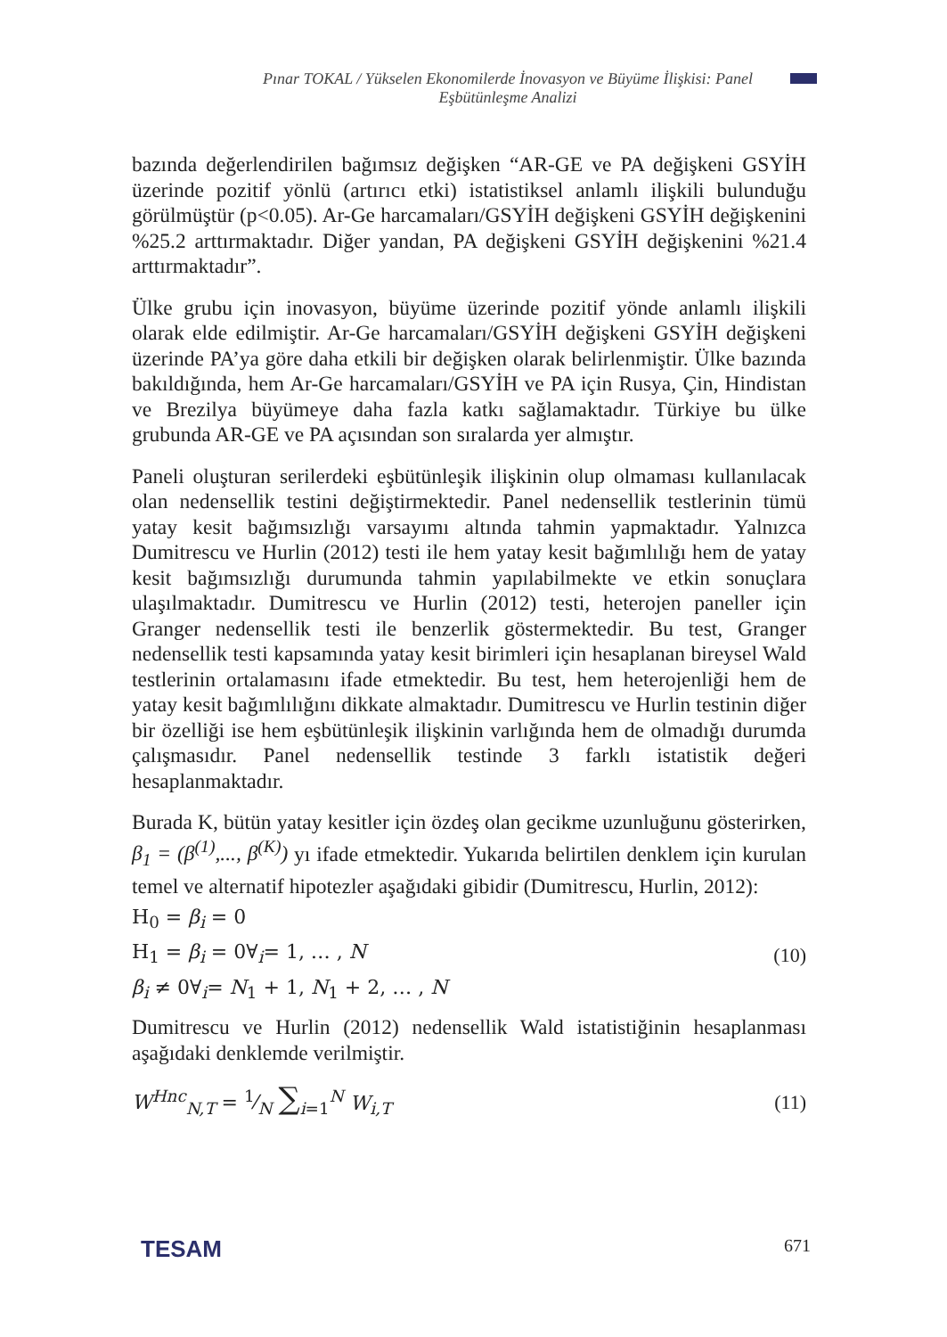Pınar TOKAL / Yükselen Ekonomilerde İnovasyon ve Büyüme İlişkisi: Panel Eşbütünleşme Analizi
bazında değerlendirilen bağımsız değişken “AR-GE ve PA değişkeni GSYİH üzerinde pozitif yönlü (artırıcı etki) istatistiksel anlamlı ilişkili bulunduğu görülmüştür (p<0.05). Ar-Ge harcamaları/GSYİH değişkeni GSYİH değişkenini %25.2 arttırmaktadır. Diğer yandan, PA değişkeni GSYİH değişkenini %21.4 arttırmaktadır”.
Ülke grubu için inovasyon, büyüme üzerinde pozitif yönde anlamlı ilişkili olarak elde edilmiştir. Ar-Ge harcamaları/GSYİH değişkeni GSYİH değişkeni üzerinde PA’ya göre daha etkili bir değişken olarak belirlenmiştir. Ülke bazında bakıldığında, hem Ar-Ge harcamaları/GSYİH ve PA için Rusya, Çin, Hindistan ve Brezilya büyümeye daha fazla katkı sağlamaktadır. Türkiye bu ülke grubunda AR-GE ve PA açısından son sıralarda yer almıştır.
Paneli oluşturan serilerdeki eşbütünleşik ilişkinin olup olmaması kullanılacak olan nedensellik testini değiştirmektedir. Panel nedensellik testlerinin tümü yatay kesit bağımsızlığı varsayımı altında tahmin yapmaktadır. Yalnızca Dumitrescu ve Hurlin (2012) testi ile hem yatay kesit bağımlılığı hem de yatay kesit bağımsızlığı durumunda tahmin yapılabilmekte ve etkin sonuçlara ulaşılmaktadır. Dumitrescu ve Hurlin (2012) testi, heterojen paneller için Granger nedensellik testi ile benzerlik göstermektedir. Bu test, Granger nedensellik testi kapsamında yatay kesit birimleri için hesaplanan bireysel Wald testlerinin ortalamasını ifade etmektedir. Bu test, hem heterojenliği hem de yatay kesit bağımlılığını dikkate almaktadır. Dumitrescu ve Hurlin testinin diğer bir özelliği ise hem eşbütünleşik ilişkinin varlığında hem de olmadığı durumda çalışmasıdır. Panel nedensellik testinde 3 farklı istatistik değeri hesaplanmaktadır.
Burada K, bütün yatay kesitler için özdeş olan gecikme uzunluğunu gösterirken, β<sub>1</sub> = (β<sup>(1)</sup>,..., β<sup>(K)</sup>) yı ifade etmektedir. Yukarıda belirtilen denklem için kurulan temel ve alternatif hipotezler aşağıdaki gibidir (Dumitrescu, Hurlin, 2012):
H<sub>0</sub> = β<sub>i</sub> = 0
H<sub>1</sub> = β<sub>i</sub> = 0∀<sub>i</sub>= 1, … , N
β<sub>i</sub> ≠ 0∀<sub>i</sub>= N<sub>1</sub> + 1, N<sub>1</sub> + 2, … , N
(10)
Dumitrescu ve Hurlin (2012) nedensellik Wald istatistiğinin hesaplanması aşağıdaki denklemde verilmiştir.
W<sup>Hnc</sup><sub>N,T</sub> = 1⁄N ∑<sub>i=1</sub><sup>N</sup> W<sub>i,T</sub> (11)
TESAM 671